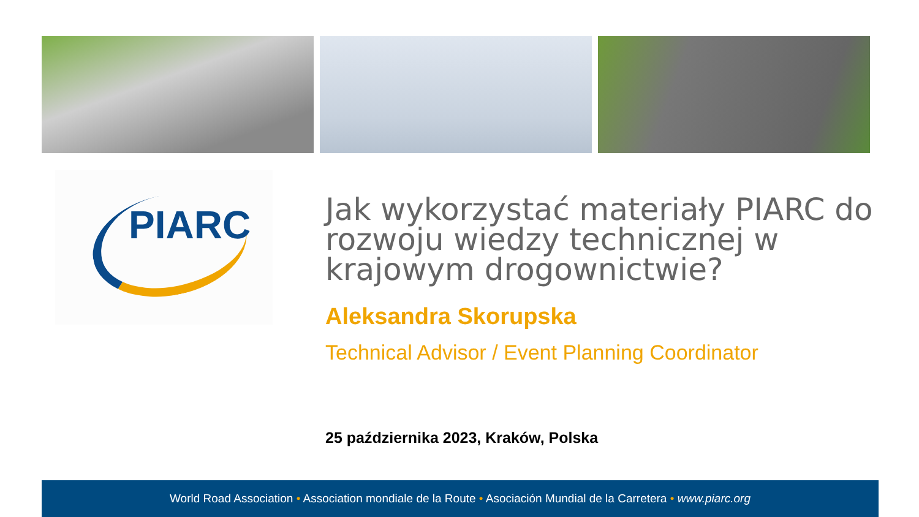PIARC
Jak wykorzystać materiały PIARC do rozwoju wiedzy technicznej w krajowym drogownictwie?
Aleksandra Skorupska
Technical Advisor / Event Planning Coordinator
25 października 2023, Kraków, Polska
World Road Association • Association mondiale de la Route • Asociación Mundial de la Carretera • www.piarc.org